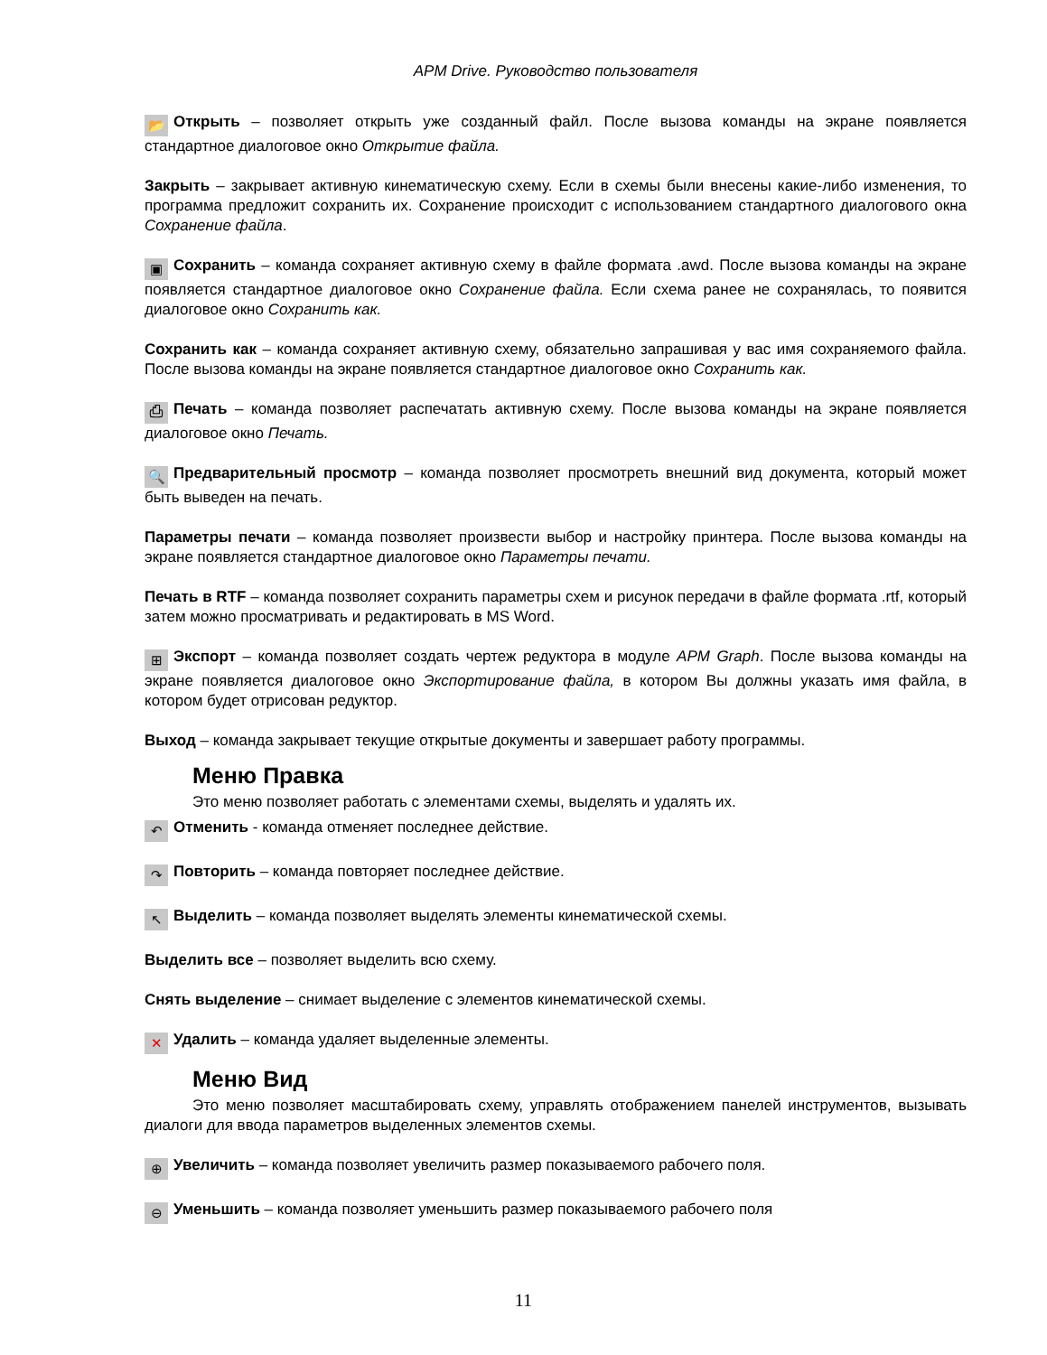APM Drive. Руководство пользователя
📂 Открыть – позволяет открыть уже созданный файл. После вызова команды на экране появляется стандартное диалоговое окно Открытие файла.
Закрыть – закрывает активную кинематическую схему. Если в схемы были внесены какие-либо изменения, то программа предложит сохранить их. Сохранение происходит с использованием стандартного диалогового окна Сохранение файла.
▣ Сохранить – команда сохраняет активную схему в файле формата .awd. После вызова команды на экране появляется стандартное диалоговое окно Сохранение файла. Если схема ранее не сохранялась, то появится диалоговое окно Сохранить как.
Сохранить как – команда сохраняет активную схему, обязательно запрашивая у вас имя сохраняемого файла. После вызова команды на экране появляется стандартное диалоговое окно Сохранить как.
⎙ Печать – команда позволяет распечатать активную схему. После вызова команды на экране появляется диалоговое окно Печать.
🔍 Предварительный просмотр – команда позволяет просмотреть внешний вид документа, который может быть выведен на печать.
Параметры печати – команда позволяет произвести выбор и настройку принтера. После вызова команды на экране появляется стандартное диалоговое окно Параметры печати.
Печать в RTF – команда позволяет сохранить параметры схем и рисунок передачи в файле формата .rtf, который затем можно просматривать и редактировать в MS Word.
⊞ Экспорт – команда позволяет создать чертеж редуктора в модуле APM Graph. После вызова команды на экране появляется диалоговое окно Экспортирование файла, в котором Вы должны указать имя файла, в котором будет отрисован редуктор.
Выход – команда закрывает текущие открытые документы и завершает работу программы.
Меню Правка
Это меню позволяет работать с элементами схемы, выделять и удалять их.
↶ Отменить - команда отменяет последнее действие.
↷ Повторить – команда повторяет последнее действие.
↖ Выделить – команда позволяет выделять элементы кинематической схемы.
Выделить все – позволяет выделить всю схему.
Снять выделение – снимает выделение с элементов кинематической схемы.
✕ Удалить – команда удаляет выделенные элементы.
Меню Вид
Это меню позволяет масштабировать схему, управлять отображением панелей инструментов, вызывать диалоги для ввода параметров выделенных элементов схемы.
⊕ Увеличить – команда позволяет увеличить размер показываемого рабочего поля.
⊖ Уменьшить – команда позволяет уменьшить размер показываемого рабочего поля
11